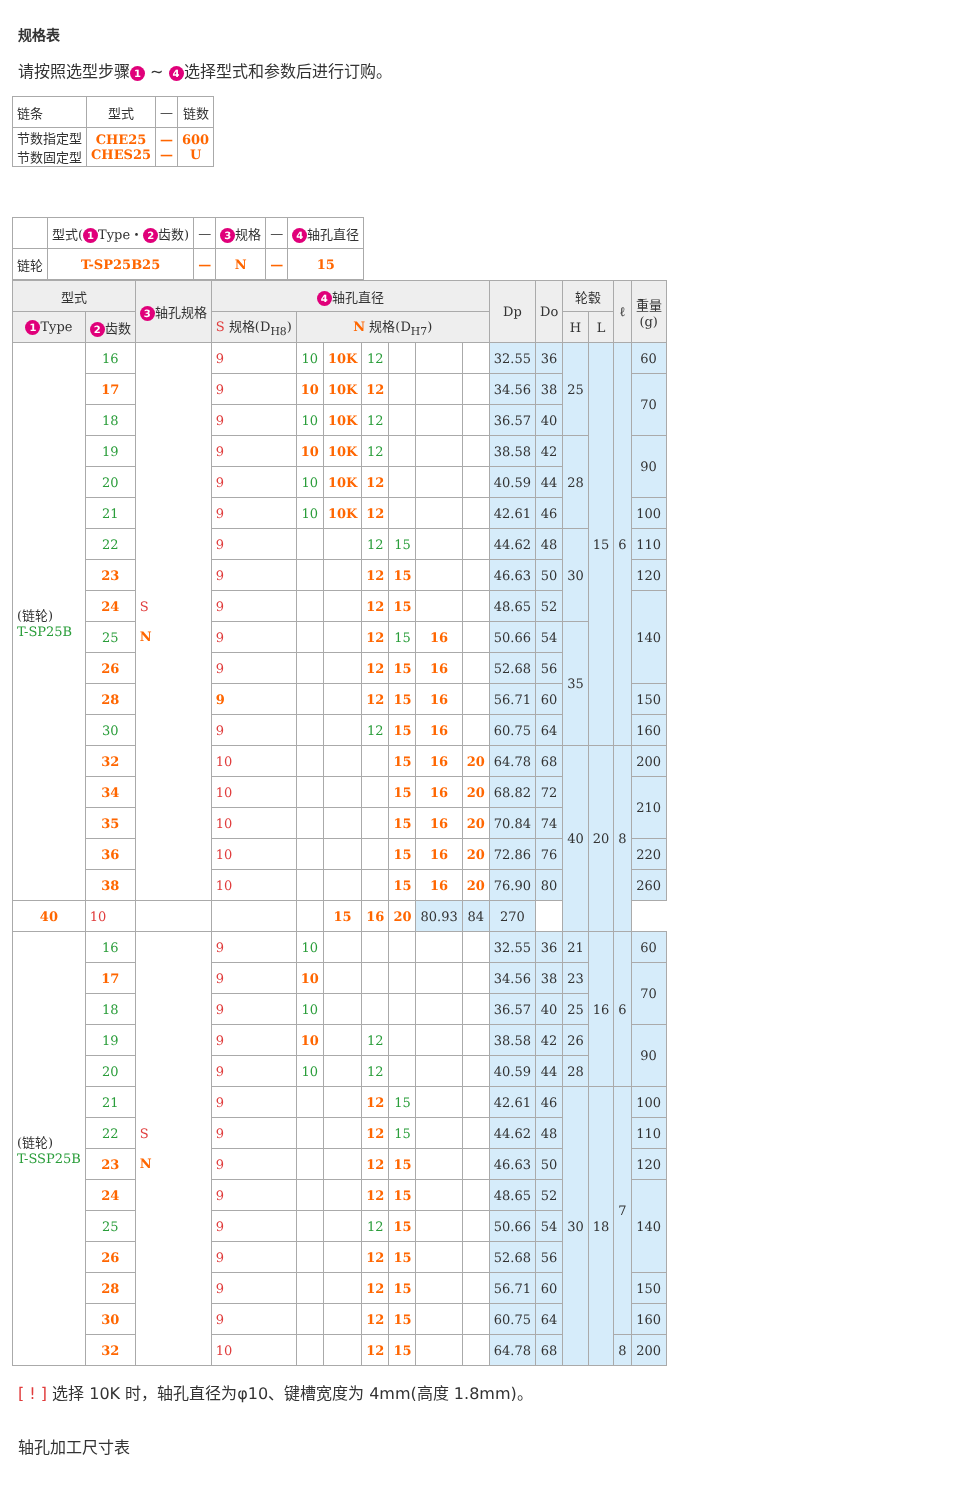规格表
请按照选型步骤 1 ~ 4 选择型式和参数后进行订购。
| 链条 | 型式 | — | 链数 |
| 节数指定型 节数固定型 | CHE25 CHES25 | — — | 600 U |
| | 型式( 1 Type・ 2 齿数) | — | 3 规格 | — | 4 轴孔直径 |
| 链轮 | T-SP25B25 | — | N | — | 15 |
| 型式 | | 3 轴孔规格 | 4 轴孔直径 | | | | | | | Dp | Do | 轮毂 | | ℓ | 重量 (g) |
| --- | --- | --- | --- | --- | --- | --- | --- | --- | --- | --- | --- | --- | --- | --- | --- |
| 1 Type | 2 齿数 | | S 规格(D<sub>H8</sub>) | N 规格(D<sub>H7</sub>) | | | | | | | | H | L | | |
| (链轮) T-SP25B | 16 | S N | 9 | 10 | 10K | 12 | | | | 32.55 | 36 | 25 | 15 | 6 | 60 |
| | 17 | | 9 | 10 | 10K | 12 | | | | 34.56 | 38 | | | | 70 |
| | 18 | | 9 | 10 | 10K | 12 | | | | 36.57 | 40 | | | | |
| | 19 | | 9 | 10 | 10K | 12 | | | | 38.58 | 42 | 28 | | | 90 |
| | 20 | | 9 | 10 | 10K | 12 | | | | 40.59 | 44 | | | | |
| | 21 | | 9 | 10 | 10K | 12 | | | | 42.61 | 46 | | | | 100 |
| | 22 | | 9 | | | 12 | 15 | | | 44.62 | 48 | 30 | | | 110 |
| | 23 | | 9 | | | 12 | 15 | | | 46.63 | 50 | | | | 120 |
| | 24 | | 9 | | | 12 | 15 | | | 48.65 | 52 | | | | 140 |
| | 25 | | 9 | | | 12 | 15 | 16 | | 50.66 | 54 | 35 | | | |
| | 26 | | 9 | | | 12 | 15 | 16 | | 52.68 | 56 | | | | |
| | 28 | | 9 | | | 12 | 15 | 16 | | 56.71 | 60 | | | | 150 |
| | 30 | | 9 | | | 12 | 15 | 16 | | 60.75 | 64 | | | | 160 |
| | 32 | | 10 | | | | 15 | 16 | 20 | 64.78 | 68 | 40 | 20 | 8 | 200 |
| | 34 | | 10 | | | | 15 | 16 | 20 | 68.82 | 72 | | | | 210 |
| | 35 | | 10 | | | | 15 | 16 | 20 | 70.84 | 74 | | | | |
| | 36 | | 10 | | | | 15 | 16 | 20 | 72.86 | 76 | | | | 220 |
| | 38 | | 10 | | | | 15 | 16 | 20 | 76.90 | 80 | | | | 260 |
| 40 | 10 | | | | 15 | 16 | 20 | 80.93 | 84 | 270 | | | | | |
| (链轮) T-SSP25B | 16 | S N | 9 | 10 | | | | | | 32.55 | 36 | 21 | 16 | 6 | 60 |
| | 17 | | 9 | 10 | | | | | | 34.56 | 38 | 23 | | | 70 |
| | 18 | | 9 | 10 | | | | | | 36.57 | 40 | 25 | | | |
| | 19 | | 9 | 10 | | 12 | | | | 38.58 | 42 | 26 | | | 90 |
| | 20 | | 9 | 10 | | 12 | | | | 40.59 | 44 | 28 | | | |
| | 21 | | 9 | | | 12 | 15 | | | 42.61 | 46 | 30 | 18 | 7 | 100 |
| | 22 | | 9 | | | 12 | 15 | | | 44.62 | 48 | | | | 110 |
| | 23 | | 9 | | | 12 | 15 | | | 46.63 | 50 | | | | 120 |
| | 24 | | 9 | | | 12 | 15 | | | 48.65 | 52 | | | | 140 |
| | 25 | | 9 | | | 12 | 15 | | | 50.66 | 54 | | | | |
| | 26 | | 9 | | | 12 | 15 | | | 52.68 | 56 | | | | |
| | 28 | | 9 | | | 12 | 15 | | | 56.71 | 60 | | | | 150 |
| | 30 | | 9 | | | 12 | 15 | | | 60.75 | 64 | | | | 160 |
| | 32 | | 10 | | | 12 | 15 | | | 64.78 | 68 | | | 8 | 200 |
[ ! ] 选择 10K 时，轴孔直径为φ10、键槽宽度为 4mm(高度 1.8mm)。
轴孔加工尺寸表